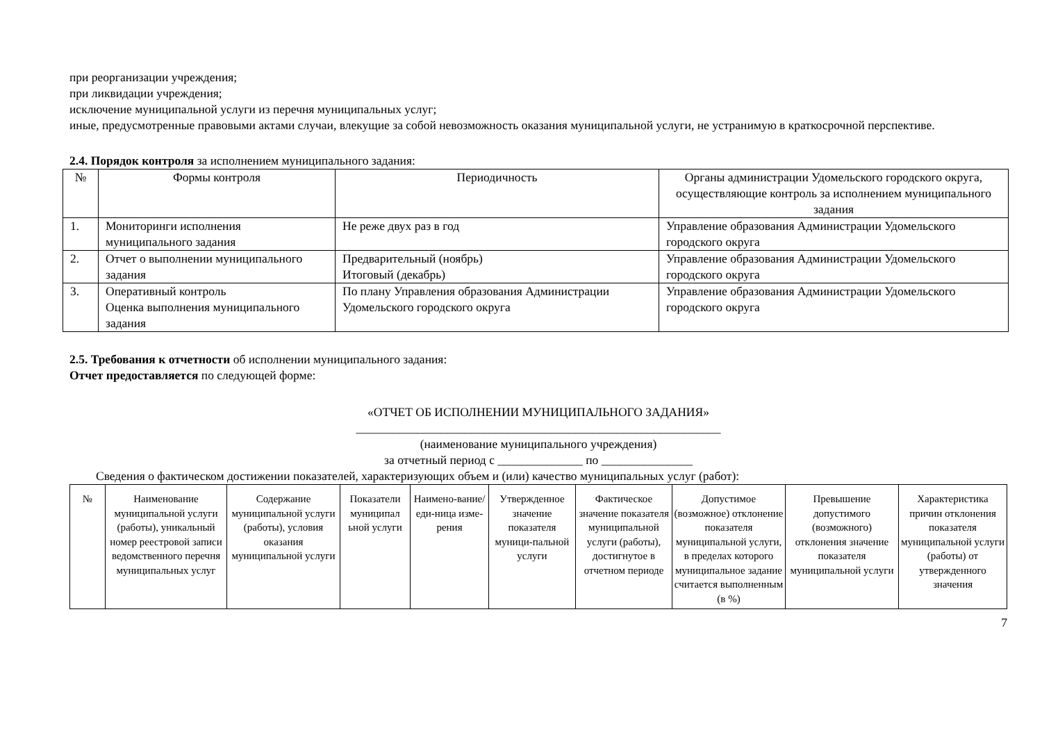при реорганизации учреждения;
при ликвидации учреждения;
исключение муниципальной услуги из перечня муниципальных услуг;
иные, предусмотренные правовыми актами случаи, влекущие за собой невозможность оказания муниципальной услуги, не устранимую в краткосрочной перспективе.
2.4. Порядок контроля за исполнением муниципального задания:
| № | Формы контроля | Периодичность | Органы администрации Удомельского городского округа, осуществляющие контроль за исполнением муниципального задания |
| --- | --- | --- | --- |
| 1. | Мониторинги исполнения муниципального задания | Не реже двух раз в год | Управление образования Администрации Удомельского городского округа |
| 2. | Отчет о выполнении муниципального задания | Предварительный (ноябрь) Итоговый (декабрь) | Управление образования Администрации Удомельского городского округа |
| 3. | Оперативный контроль Оценка выполнения муниципального задания | По плану Управления образования Администрации Удомельского городского округа | Управление образования Администрации Удомельского городского округа |
2.5. Требования к отчетности об исполнении муниципального задания:
Отчет предоставляется по следующей форме:
«ОТЧЕТ ОБ ИСПОЛНЕНИИ МУНИЦИПАЛЬНОГО ЗАДАНИЯ»
____________________________________________________________
(наименование муниципального учреждения)
за отчетный период с ______________ по _______________
Сведения о фактическом достижении показателей, характеризующих объем и (или) качество муниципальных услуг (работ):
| № | Наименование муниципальной услуги (работы), уникальный номер реестровой записи ведомственного перечня муниципальных услуг | Содержание муниципальной услуги (работы), условия оказания муниципальной услуги | Показатели муниципал ьной услуги | Наимено-вание/еди-ница изме-рения | Утвержденное значение показателя муници-пальной услуги | Фактическое значение показателя муниципальной услуги (работы), достигнутое в отчетном периоде | Допустимое (возможное) отклонение показателя муниципальной услуги, в пределах которого муниципальное задание считается выполненным (в %) | Превышение допустимого (возможного) отклонения значение показателя муниципальной услуги | Характеристика причин отклонения показателя муниципальной услуги (работы) от утвержденного значения |
| --- | --- | --- | --- | --- | --- | --- | --- | --- | --- |
7